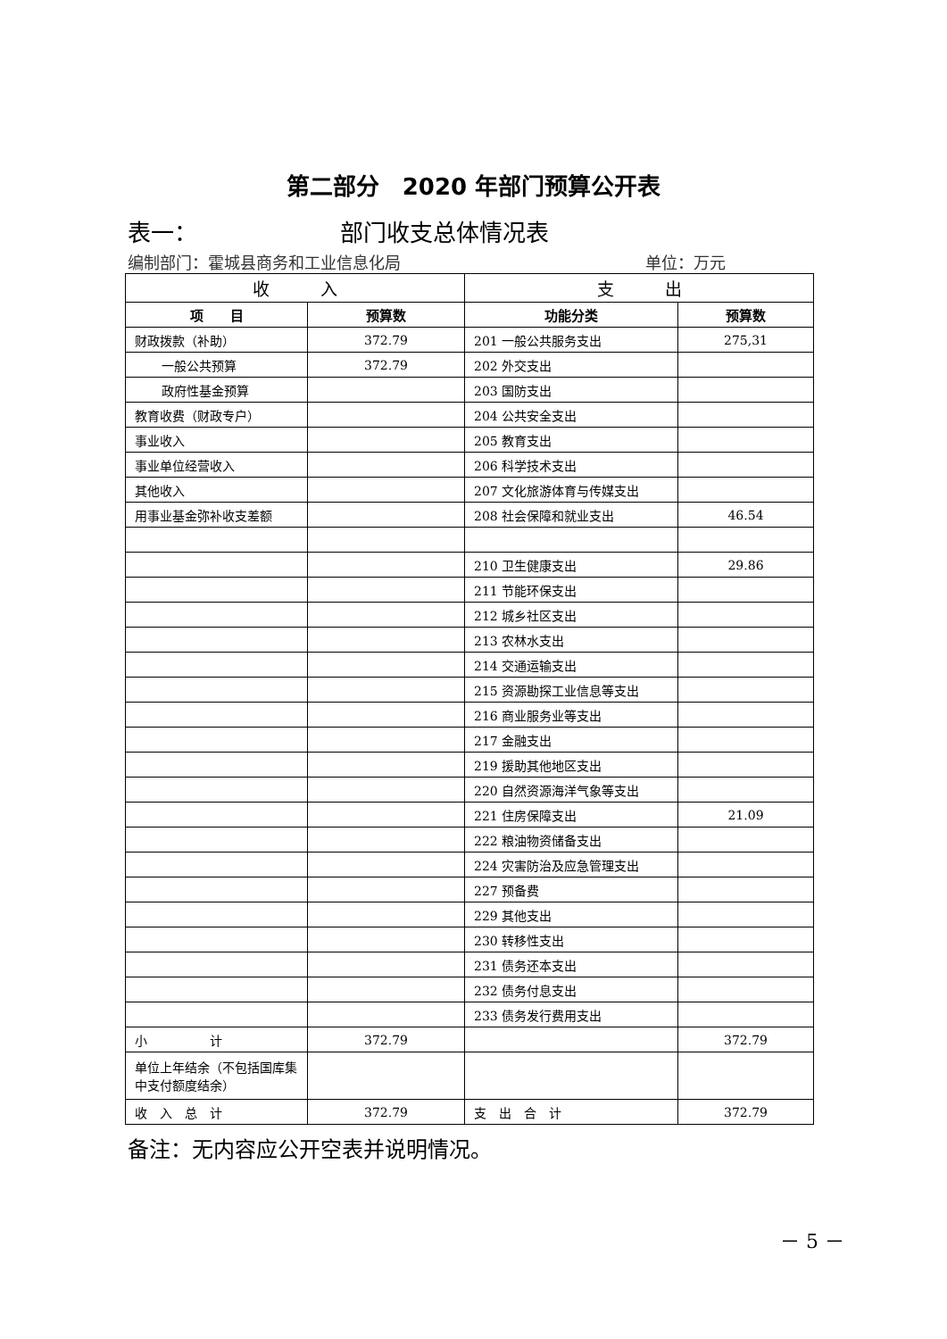第二部分　2020 年部门预算公开表
表一： 部门收支总体情况表
编制部门：霍城县商务和工业信息化局 单位：万元
| 收 入 | | 支 出 | |
| --- | --- | --- | --- |
| 项 目 | 预算数 | 功能分类 | 预算数 |
| 财政拨款（补助） | 372.79 | 201 一般公共服务支出 | 275,31 |
| 一般公共预算 | 372.79 | 202 外交支出 | |
| 政府性基金预算 | | 203 国防支出 | |
| 教育收费（财政专户） | | 204 公共安全支出 | |
| 事业收入 | | 205 教育支出 | |
| 事业单位经营收入 | | 206 科学技术支出 | |
| 其他收入 | | 207 文化旅游体育与传媒支出 | |
| 用事业基金弥补收支差额 | | 208 社会保障和就业支出 | 46.54 |
| | | 210 卫生健康支出 | 29.86 |
| | | 211 节能环保支出 | |
| | | 212 城乡社区支出 | |
| | | 213 农林水支出 | |
| | | 214 交通运输支出 | |
| | | 215 资源勘探工业信息等支出 | |
| | | 216 商业服务业等支出 | |
| | | 217 金融支出 | |
| | | 219 援助其他地区支出 | |
| | | 220 自然资源海洋气象等支出 | |
| | | 221 住房保障支出 | 21.09 |
| | | 222 粮油物资储备支出 | |
| | | 224 灾害防治及应急管理支出 | |
| | | 227 预备费 | |
| | | 229 其他支出 | |
| | | 230 转移性支出 | |
| | | 231 债务还本支出 | |
| | | 232 债务付息支出 | |
| | | 233 债务发行费用支出 | |
| 小 计 | 372.79 | | 372.79 |
| 单位上年结余（不包括国库集中支付额度结余） | | | |
| 收 入 总 计 | 372.79 | 支 出 合 计 | 372.79 |
备注：无内容应公开空表并说明情况。
－ 5 －